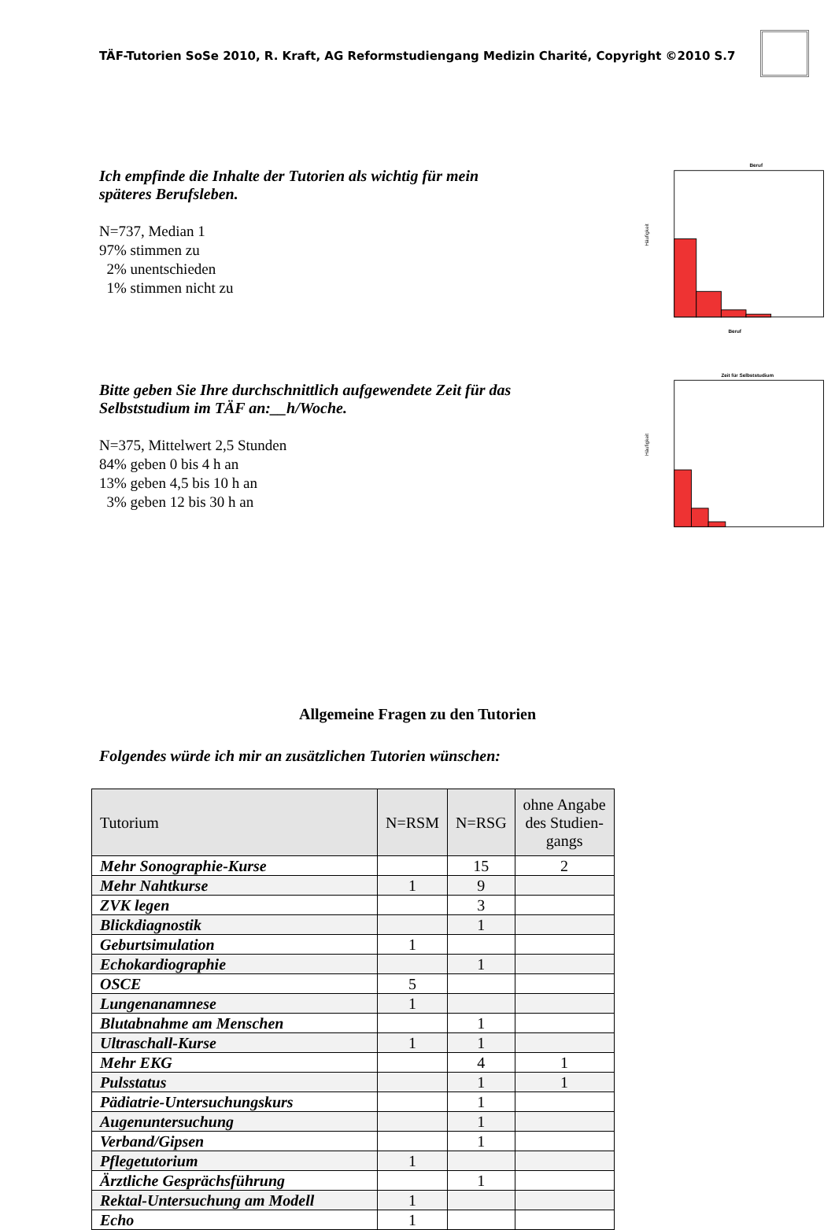TÄF-Tutorien SoSe 2010, R. Kraft, AG Reformstudiengang Medizin Charité, Copyright ©2010 S.7
Ich empfinde die Inhalte der Tutorien als wichtig für mein späteres Berufsleben.
N=737, Median 1
97% stimmen zu
2% unentschieden
1% stimmen nicht zu
Beruf
Häufigkeit
Beruf
Bitte geben Sie Ihre durchschnittlich aufgewendete Zeit für das Selbststudium im TÄF an:__h/Woche.
N=375, Mittelwert 2,5 Stunden
84% geben 0 bis 4 h an
13% geben 4,5 bis 10 h an
3% geben 12 bis 30 h an
Zeit für Selbststudium
Häufigkeit
Allgemeine Fragen zu den Tutorien
Folgendes würde ich mir an zusätzlichen Tutorien wünschen:
| Tutorium | N=RSM | N=RSG | ohne Angabe des Studien- gangs |
| --- | --- | --- | --- |
| Mehr Sonographie-Kurse | | 15 | 2 |
| Mehr Nahtkurse | 1 | 9 | |
| ZVK legen | | 3 | |
| Blickdiagnostik | | 1 | |
| Geburtsimulation | 1 | | |
| Echokardiographie | | 1 | |
| OSCE | 5 | | |
| Lungenanamnese | 1 | | |
| Blutabnahme am Menschen | | 1 | |
| Ultraschall-Kurse | 1 | 1 | |
| Mehr EKG | | 4 | 1 |
| Pulsstatus | | 1 | 1 |
| Pädiatrie-Untersuchungskurs | | 1 | |
| Augenuntersuchung | | 1 | |
| Verband/Gipsen | | 1 | |
| Pflegetutorium | 1 | | |
| Ärztliche Gesprächsführung | | 1 | |
| Rektal-Untersuchung am Modell | 1 | | |
| Echo | 1 | | |